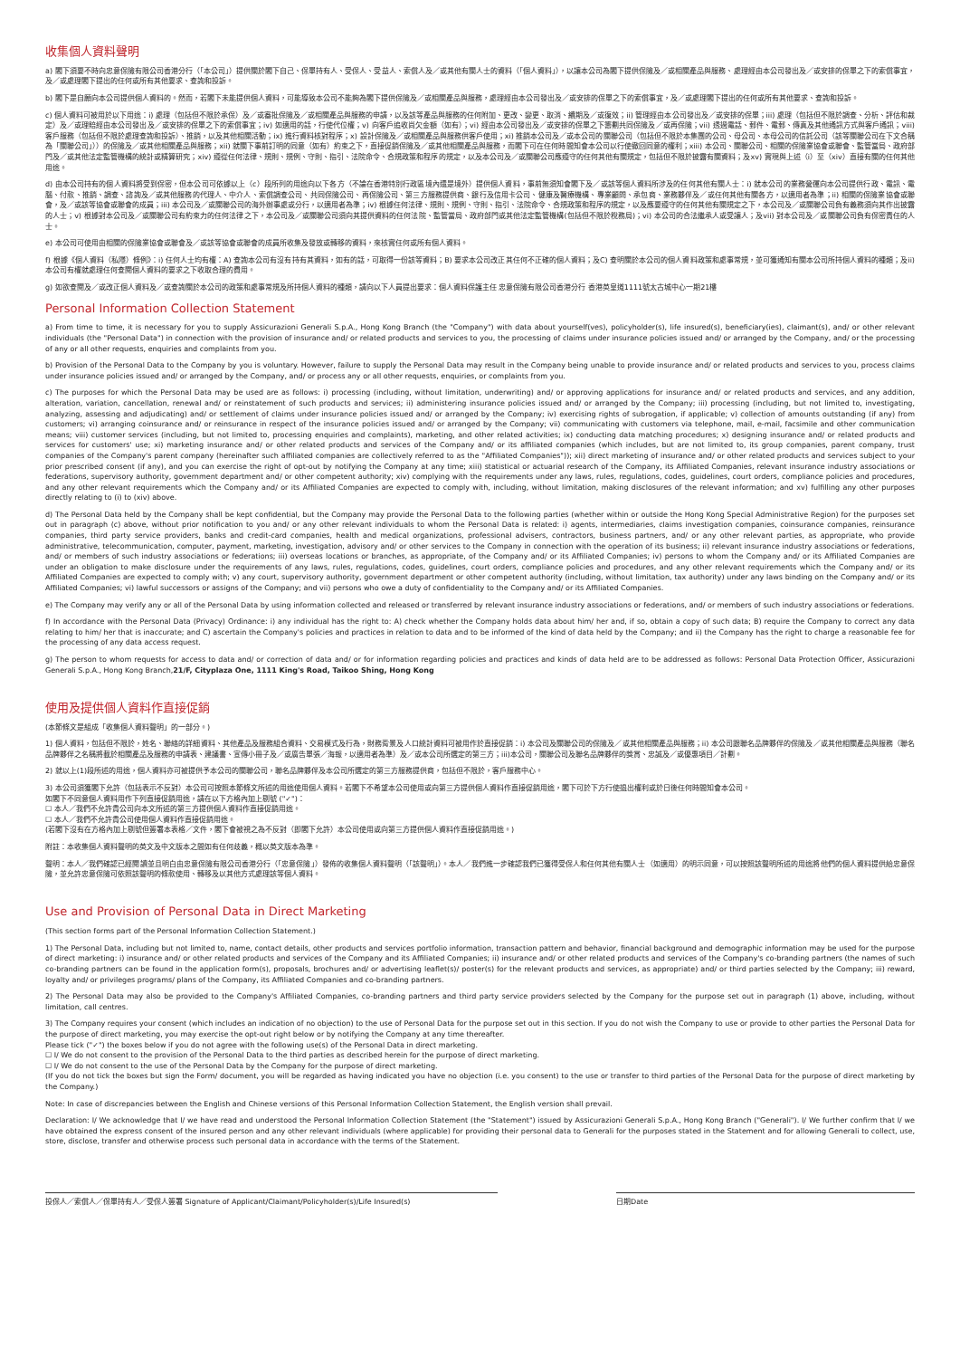收集個人資料聲明
a) 閣下須要不時向忠意保險有限公司香港分行（「本公司」）提供關於閣下自己、保單持有人、受保人、受益人、索償人及／或其他有關人士的資料（「個人資料」），以讓本公司為閣下提供保險及／或相關產品與服務、處理經由本公司發出及／或安排的保單之下的索償事宜，及／或處理閣下提出的任何或所有其他要求、查詢和投訴。
b) 閣下是自願向本公司提供個人資料的。然而，若閣下未能提供個人資料，可能導致本公司不能夠為閣下提供保險及／或相關產品與服務，處理經由本公司發出及／或安排的保單之下的索償事宜，及／或處理閣下提出的任何或所有其他要求、查詢和投訴。
c) 個人資料可被用於以下用途：i) 處理（包括但不限於承保）及／或審批保險及／或相關產品與服務的申請，以及該等產品與服務的任何附加、更改、變更、取消、續期及／或復效；ii) 管理經由本公司發出及／或安排的保單；iii) 處理（包括但不限於調查、分析、評估和裁定）及／或理賠經由本公司發出及／或安排的保單之下的索償事宜；iv) 如適用的話，行使代位權；v) 向客戶追收尚欠金額（如有）；vi) 經由本公司發出及／或安排的保單之下籌劃共同保險及／或再保險；vii) 透過電話、郵件、電郵、傳真及其他通訊方式與客戶通訊；viii) 客戶服務（包括但不限於處理查詢和投訴）、推銷，以及其他相關活動；ix) 進行資料核對程序；x) 設計保險及／或相關產品與服務供客戶使用；xi) 推銷本公司及／或本公司的關聯公司（包括但不限於本集團的公司、母公司、本母公司的信託公司（該等關聯公司在下文合稱為「關聯公司」））的保險及／或其他相關產品與服務；xii) 就關下事前訂明的同意（如有）約束之下，直接促銷保險及／或其他相關產品與服務，而閣下可在任何時間知會本公司以行使撤回同意的權利；xiii) 本公司、關聯公司、相關的保險業協會或聯會、監管當局、政府部門及／或其他法定監管機構的統計或精算研究；xiv) 遵從任何法律、規則、規例、守則、指引、法院命令、合規政策和程序的規定，以及本公司及／或關聯公司應遵守的任何其他有關規定，包括但不限於披露有關資料；及xv) 實現與上述（i）至（xiv）直接有關的任何其他用途。
d) 由本公司持有的個人資料將受到保密，但本公司可依據以上（c）段所列的用途向以下各方（不論在香港特別行政區境內還是境外）提供個人資料，事前無須知會閣下及／或該等個人資料所涉及的任何其他有關人士：i) 就本公司的業務營運向本公司提供行政、電訊、電腦、付款、推銷、調查、諮詢及／或其他服務的代理人、中介人、索償調查公司、共同保險公司、再保險公司、第三方服務提供商、銀行及信用卡公司、健康及醫療機構、專業顧問、承包商、業務夥伴及／或任何其他有關各方，以適用者為準；ii) 相關的保險業協會或聯會，及／或該等協會或聯會的成員；iii) 本公司及／或關聯公司的海外辦事處或分行，以適用者為準；iv) 根據任何法律、規則、規例、守則、指引、法院命令、合規政策和程序的規定，以及應要遵守的任何其他有關規定之下，本公司及／或關聯公司負有義務須向其作出披露的人士；v) 根據對本公司及／或關聯公司有約束力的任何法律之下，本公司及／或關聯公司須向其提供資料的任何法院、監管當局、政府部門或其他法定監管機構(包括但不限於稅務局)；vi) 本公司的合法繼承人或受讓人；及vii) 對本公司及／或關聯公司負有保密責任的人士。
e) 本公司可使用由相關的保險業協會或聯會及／或該等協會或聯會的成員所收集及發放或轉移的資料，來核實任何或所有個人資料。
f) 根據《個人資料（私隱）條例》：i) 任何人士均有權：A) 查詢本公司有沒有持有其資料，如有的話，可取得一份該等資料；B) 要求本公司改正其任何不正確的個人資料；及C) 查明關於本公司的個人資料政策和處事常規，並可獲通知有關本公司所持個人資料的種類；及ii) 本公司有權就處理任何查閱個人資料的要求之下收取合理的費用。
g) 如欲查閱及／或改正個人資料及／或查詢關於本公司的政策和處事常規及所持個人資料的種類，請向以下人員提出要求：個人資料保護主任 忠意保險有限公司香港分行 香港英皇道1111號太古城中心一期21樓
Personal Information Collection Statement
a) From time to time, it is necessary for you to supply Assicurazioni Generali S.p.A., Hong Kong Branch (the "Company") with data about yourself(ves), policyholder(s), life insured(s), beneficiary(ies), claimant(s), and/ or other relevant individuals (the "Personal Data") in connection with the provision of insurance and/ or related products and services to you, the processing of claims under insurance policies issued and/ or arranged by the Company, and/ or the processing of any or all other requests, enquiries and complaints from you.
b) Provision of the Personal Data to the Company by you is voluntary. However, failure to supply the Personal Data may result in the Company being unable to provide insurance and/ or related products and services to you, process claims under insurance policies issued and/ or arranged by the Company, and/ or process any or all other requests, enquiries, or complaints from you.
c) The purposes for which the Personal Data may be used are as follows: i) processing (including, without limitation, underwriting) and/ or approving applications for insurance and/ or related products and services, and any addition, alteration, variation, cancellation, renewal and/ or reinstatement of such products and services; ii) administering insurance policies issued and/ or arranged by the Company; iii) processing (including, but not limited to, investigating, analyzing, assessing and adjudicating) and/ or settlement of claims under insurance policies issued and/ or arranged by the Company; iv) exercising rights of subrogation, if applicable; v) collection of amounts outstanding (if any) from customers; vi) arranging coinsurance and/ or reinsurance in respect of the insurance policies issued and/ or arranged by the Company; vii) communicating with customers via telephone, mail, e-mail, facsimile and other communication means; viii) customer services (including, but not limited to, processing enquiries and complaints), marketing, and other related activities; ix) conducting data matching procedures; x) designing insurance and/ or related products and services for customers' use; xi) marketing insurance and/ or other related products and services of the Company and/ or its affiliated companies (which includes, but are not limited to, its group companies, parent company, trust companies of the Company's parent company (hereinafter such affiliated companies are collectively referred to as the "Affiliated Companies")); xii) direct marketing of insurance and/ or other related products and services subject to your prior prescribed consent (if any), and you can exercise the right of opt-out by notifying the Company at any time; xiii) statistical or actuarial research of the Company, its Affiliated Companies, relevant insurance industry associations or federations, supervisory authority, government department and/ or other competent authority; xiv) complying with the requirements under any laws, rules, regulations, codes, guidelines, court orders, compliance policies and procedures, and any other relevant requirements which the Company and/ or its Affiliated Companies are expected to comply with, including, without limitation, making disclosures of the relevant information; and xv) fulfilling any other purposes directly relating to (i) to (xiv) above.
d) The Personal Data held by the Company shall be kept confidential, but the Company may provide the Personal Data to the following parties (whether within or outside the Hong Kong Special Administrative Region) for the purposes set out in paragraph (c) above, without prior notification to you and/ or any other relevant individuals to whom the Personal Data is related: i) agents, intermediaries, claims investigation companies, coinsurance companies, reinsurance companies, third party service providers, banks and credit-card companies, health and medical organizations, professional advisers, contractors, business partners, and/ or any other relevant parties, as appropriate, who provide administrative, telecommunication, computer, payment, marketing, investigation, advisory and/ or other services to the Company in connection with the operation of its business; ii) relevant insurance industry associations or federations, and/ or members of such industry associations or federations; iii) overseas locations or branches, as appropriate, of the Company and/ or its Affiliated Companies; iv) persons to whom the Company and/ or its Affiliated Companies are under an obligation to make disclosure under the requirements of any laws, rules, regulations, codes, guidelines, court orders, compliance policies and procedures, and any other relevant requirements which the Company and/ or its Affiliated Companies are expected to comply with; v) any court, supervisory authority, government department or other competent authority (including, without limitation, tax authority) under any laws binding on the Company and/ or its Affiliated Companies; vi) lawful successors or assigns of the Company; and vii) persons who owe a duty of confidentiality to the Company and/ or its Affiliated Companies.
e) The Company may verify any or all of the Personal Data by using information collected and released or transferred by relevant insurance industry associations or federations, and/ or members of such industry associations or federations.
f) In accordance with the Personal Data (Privacy) Ordinance: i) any individual has the right to: A) check whether the Company holds data about him/ her and, if so, obtain a copy of such data; B) require the Company to correct any data relating to him/ her that is inaccurate; and C) ascertain the Company's policies and practices in relation to data and to be informed of the kind of data held by the Company; and ii) the Company has the right to charge a reasonable fee for the processing of any data access request.
g) The person to whom requests for access to data and/ or correction of data and/ or for information regarding policies and practices and kinds of data held are to be addressed as follows: Personal Data Protection Officer, Assicurazioni Generali S.p.A., Hong Kong Branch,21/F, Cityplaza One, 1111 King's Road, Taikoo Shing, Hong Kong
使用及提供個人資料作直接促銷
(本節條文是組成「收集個人資料聲明」的一部分。)
1) 個人資料，包括但不限於，姓名、聯絡的詳細資料、其他產品及服務組合資料、交易模式及行為，財務背景及人口統計資料可被用作於直接促銷：i) 本公司及關聯公司的保險及／或其他相關產品與服務；ii) 本公司跟聯名品牌夥伴的保險及／或其他相關產品與服務（聯名品牌夥伴之名稱將載於相關產品及服務的申請表、建議書、宣傳小冊子及／或廣告單張／海報，以適用者為準）及／或本公司所選定的第三方；iii)本公司，關聯公司及聯名品牌夥伴的獎賞、忠誠及／或優惠項目／計劃。
2) 就以上(1)段所述的用途，個人資料亦可被提供予本公司的關聯公司，聯名品牌夥伴及本公司所選定的第三方服務提供商，包括但不限於，客戶服務中心。
3) 本公司須獲閣下允許（包括表示不反對）本公司可按照本節條文所述的用途使用個人資料。若閣下不希望本公司使用或向第三方提供個人資料作直接促銷用途，閣下可於下方行使退出權利或於日後任何時間知會本公司。
如閣下不同意個人資料用作下列直接促銷用途，請在以下方格內加上剔號 ("✓")：
☐ 本人／我們不允許貴公司向本文所述的第三方提供個人資料作直接促銷用途。
☐ 本人／我們不允許貴公司使用個人資料作直接促銷用途。
(若閣下沒有在方格內加上剔號但簽署本表格／文件，閣下會被視之為不反對（即閣下允許）本公司使用或向第三方提供個人資料作直接促銷用途。)
附註：本收集個人資料聲明的英文及中文版本之間如有任何歧義，概以英文版本為準。
聲明：本人／我們確認已經閱讀並且明白由忠意保險有限公司香港分行（「忠意保險」）發佈的收集個人資料聲明（「該聲明」）。本人／我們進一步確認我們已獲得受保人和任何其他有關人士（如適用）的明示同意，可以按照該聲明所述的用途將他們的個人資料提供給忠意保險，並允許忠意保險可依照該聲明的條款使用、轉移及以其他方式處理該等個人資料。
Use and Provision of Personal Data in Direct Marketing
(This section forms part of the Personal Information Collection Statement.)
1) The Personal Data, including but not limited to, name, contact details, other products and services portfolio information, transaction pattern and behavior, financial background and demographic information may be used for the purpose of direct marketing: i) insurance and/ or other related products and services of the Company and its Affiliated Companies; ii) insurance and/ or other related products and services of the Company's co-branding partners (the names of such co-branding partners can be found in the application form(s), proposals, brochures and/ or advertising leaflet(s)/ poster(s) for the relevant products and services, as appropriate) and/ or third parties selected by the Company; iii) reward, loyalty and/ or privileges programs/ plans of the Company, its Affiliated Companies and co-branding partners.
2) The Personal Data may also be provided to the Company's Affiliated Companies, co-branding partners and third party service providers selected by the Company for the purpose set out in paragraph (1) above, including, without limitation, call centres.
3) The Company requires your consent (which includes an indication of no objection) to the use of Personal Data for the purpose set out in this section. If you do not wish the Company to use or provide to other parties the Personal Data for the purpose of direct marketing, you may exercise the opt-out right below or by notifying the Company at any time thereafter.
Please tick ("✓") the boxes below if you do not agree with the following use(s) of the Personal Data in direct marketing.
☐ I/ We do not consent to the provision of the Personal Data to the third parties as described herein for the purpose of direct marketing.
☐ I/ We do not consent to the use of the Personal Data by the Company for the purpose of direct marketing.
(If you do not tick the boxes but sign the Form/ document, you will be regarded as having indicated you have no objection (i.e. you consent) to the use or transfer to third parties of the Personal Data for the purpose of direct marketing by the Company.)
Note: In case of discrepancies between the English and Chinese versions of this Personal Information Collection Statement, the English version shall prevail.
Declaration: I/ We acknowledge that I/ we have read and understood the Personal Information Collection Statement (the "Statement") issued by Assicurazioni Generali S.p.A., Hong Kong Branch ("Generali"). I/ We further confirm that I/ we have obtained the express consent of the insured person and any other relevant individuals (where applicable) for providing their personal data to Generali for the purposes stated in the Statement and for allowing Generali to collect, use, store, disclose, transfer and otherwise process such personal data in accordance with the terms of the Statement.
投保人／索償人／保單持有人／受保人簽署 Signature of Applicant/Claimant/Policyholder(s)/Life Insured(s) 日期Date